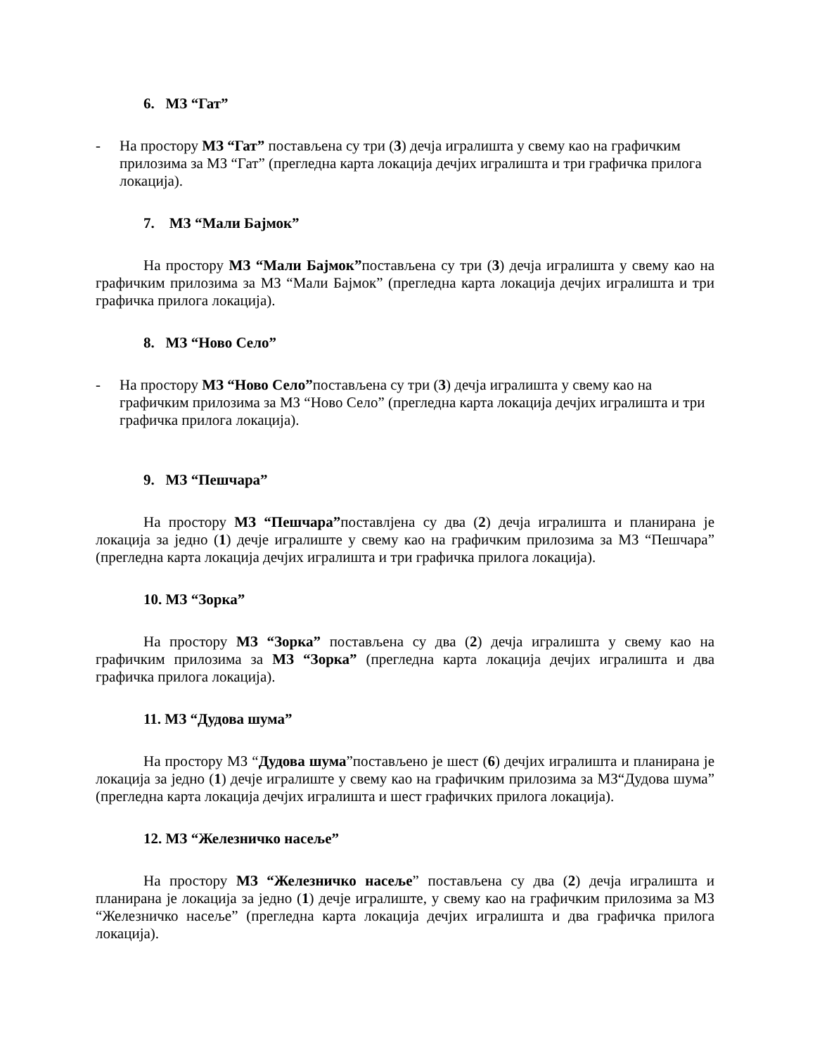6. МЗ “Гат”
- На простору МЗ “Гат” постављена су три (3) дечја игралишта у свему као на графичким прилозима за МЗ “Гат” (прегледна карта локација дечјих игралишта и три графичка прилога локација).
7. МЗ “Мали Бајмок”
На простору МЗ “Мали Бајмок”постављена су три (3) дечја игралишта у свему као на графичким прилозима за МЗ “Мали Бајмок” (прегледна карта локација дечјих игралишта и три графичка прилога локација).
8. МЗ “Ново Село”
- На простору МЗ “Ново Село”постављена су три (3) дечја игралишта у свему као на графичким прилозима за МЗ “Ново Село” (прегледна карта локација дечјих игралишта и три графичка прилога локација).
9. МЗ “Пешчара”
На простору МЗ “Пешчара”поставлјена су два (2) дечја игралишта и планирана је локација за једно (1) дечје игралиште у свему као на графичким прилозима за МЗ “Пешчара” (прегледна карта локација дечјих игралишта и три графичка прилога локација).
10. МЗ “Зорка”
На простору МЗ “Зорка” постављена су два (2) дечја игралишта у свему као на графичким прилозима за МЗ “Зорка” (прегледна карта локација дечјих игралишта и два графичка прилога локација).
11. МЗ “Дудова шума”
На простору МЗ “Дудова шума”постављено је шест (6) дечјих игралишта и планирана је локација за једно (1) дечје игралиште у свему као на графичким прилозима за МЗ“Дудова шума” (прегледна карта локација дечјих игралишта и шест графичких прилога локација).
12. МЗ “Железничко насеље”
На простору МЗ “Железничко насеље” постављена су два (2) дечја игралишта и планирана је локација за једно (1) дечје игралиште, у свему као на графичким прилозима за МЗ “Железничко насеље” (прегледна карта локација дечјих игралишта и два графичка прилога локација).